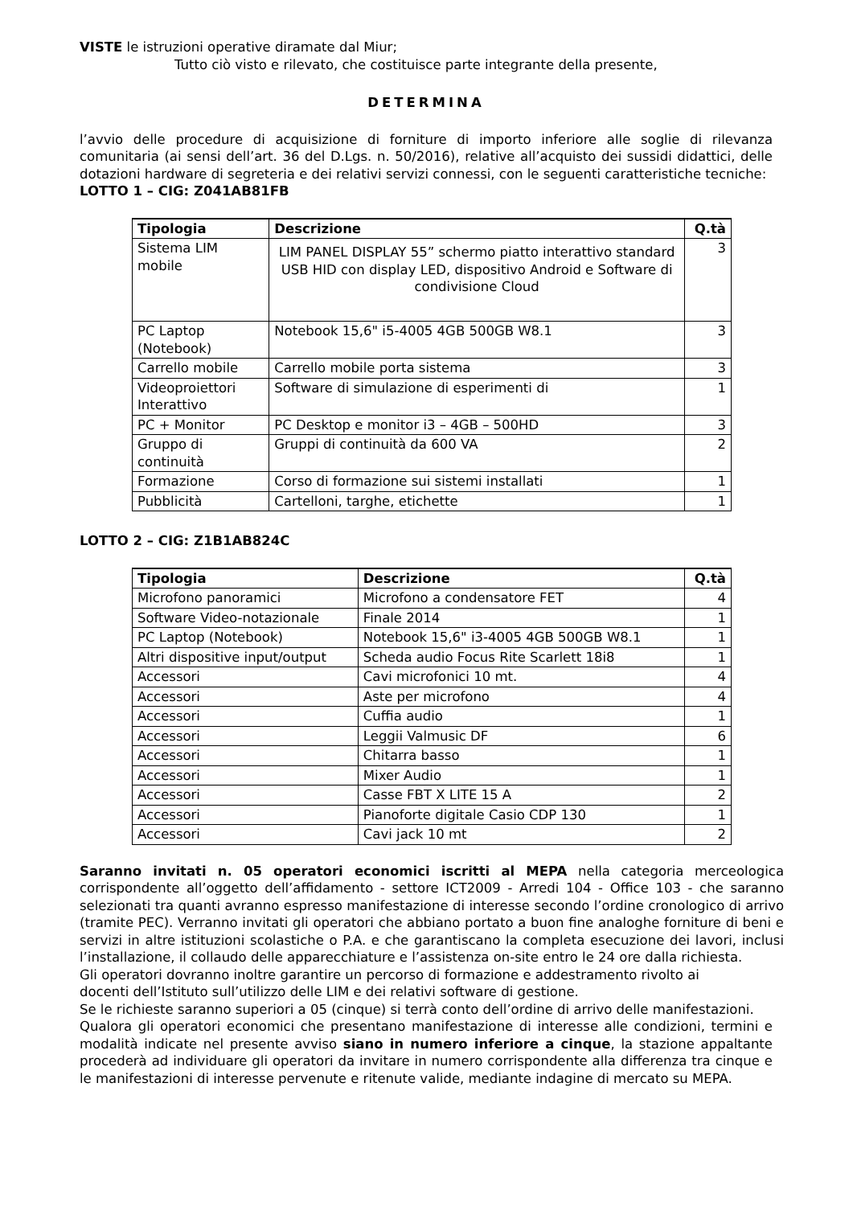VISTE le istruzioni operative diramate dal Miur;
Tutto ciò visto e rilevato, che costituisce parte integrante della presente,
DETERMINA
l’avvio delle procedure di acquisizione di forniture di importo inferiore alle soglie di rilevanza comunitaria (ai sensi dell’art. 36 del D.Lgs. n. 50/2016), relative all’acquisto dei sussidi didattici, delle dotazioni hardware di segreteria e dei relativi servizi connessi, con le seguenti caratteristiche tecniche:
LOTTO 1 – CIG: Z041AB81FB
| Tipologia | Descrizione | Q.tà |
| --- | --- | --- |
| Sistema LIM mobile | LIM PANEL DISPLAY 55” schermo piatto interattivo standard USB HID con display LED, dispositivo Android e Software di condivisione Cloud | 3 |
| PC Laptop (Notebook) | Notebook 15,6" i5-4005 4GB 500GB W8.1 | 3 |
| Carrello mobile | Carrello mobile porta sistema | 3 |
| Videoproiettori Interattivo | Software di simulazione di esperimenti di | 1 |
| PC + Monitor | PC Desktop e monitor i3 – 4GB – 500HD | 3 |
| Gruppo di continuità | Gruppi di continuità da 600 VA | 2 |
| Formazione | Corso di formazione sui sistemi installati | 1 |
| Pubblicità | Cartelloni, targhe, etichette | 1 |
LOTTO 2 – CIG: Z1B1AB824C
| Tipologia | Descrizione | Q.tà |
| --- | --- | --- |
| Microfono panoramici | Microfono a condensatore FET | 4 |
| Software Video-notazionale | Finale 2014 | 1 |
| PC Laptop (Notebook) | Notebook 15,6" i3-4005 4GB 500GB W8.1 | 1 |
| Altri dispositive input/output | Scheda audio Focus Rite Scarlett 18i8 | 1 |
| Accessori | Cavi microfonici 10 mt. | 4 |
| Accessori | Aste per microfono | 4 |
| Accessori | Cuffia audio | 1 |
| Accessori | Leggii Valmusic DF | 6 |
| Accessori | Chitarra basso | 1 |
| Accessori | Mixer Audio | 1 |
| Accessori | Casse FBT X LITE 15 A | 2 |
| Accessori | Pianoforte digitale Casio CDP 130 | 1 |
| Accessori | Cavi jack 10 mt | 2 |
Saranno invitati n. 05 operatori economici iscritti al MEPA nella categoria merceologica corrispondente all’oggetto dell’affidamento - settore ICT2009 - Arredi 104 - Office 103 - che saranno selezionati tra quanti avranno espresso manifestazione di interesse secondo l’ordine cronologico di arrivo (tramite PEC). Verranno invitati gli operatori che abbiano portato a buon fine analoghe forniture di beni e servizi in altre istituzioni scolastiche o P.A. e che garantiscano la completa esecuzione dei lavori, inclusi l’installazione, il collaudo delle apparecchiature e l’assistenza on-site entro le 24 ore dalla richiesta.
Gli operatori dovranno inoltre garantire un percorso di formazione e addestramento rivolto ai
docenti dell’Istituto sull’utilizzo delle LIM e dei relativi software di gestione.
Se le richieste saranno superiori a 05 (cinque) si terrà conto dell’ordine di arrivo delle manifestazioni.
Qualora gli operatori economici che presentano manifestazione di interesse alle condizioni, termini e modalità indicate nel presente avviso siano in numero inferiore a cinque, la stazione appaltante procederà ad individuare gli operatori da invitare in numero corrispondente alla differenza tra cinque e le manifestazioni di interesse pervenute e ritenute valide, mediante indagine di mercato su MEPA.